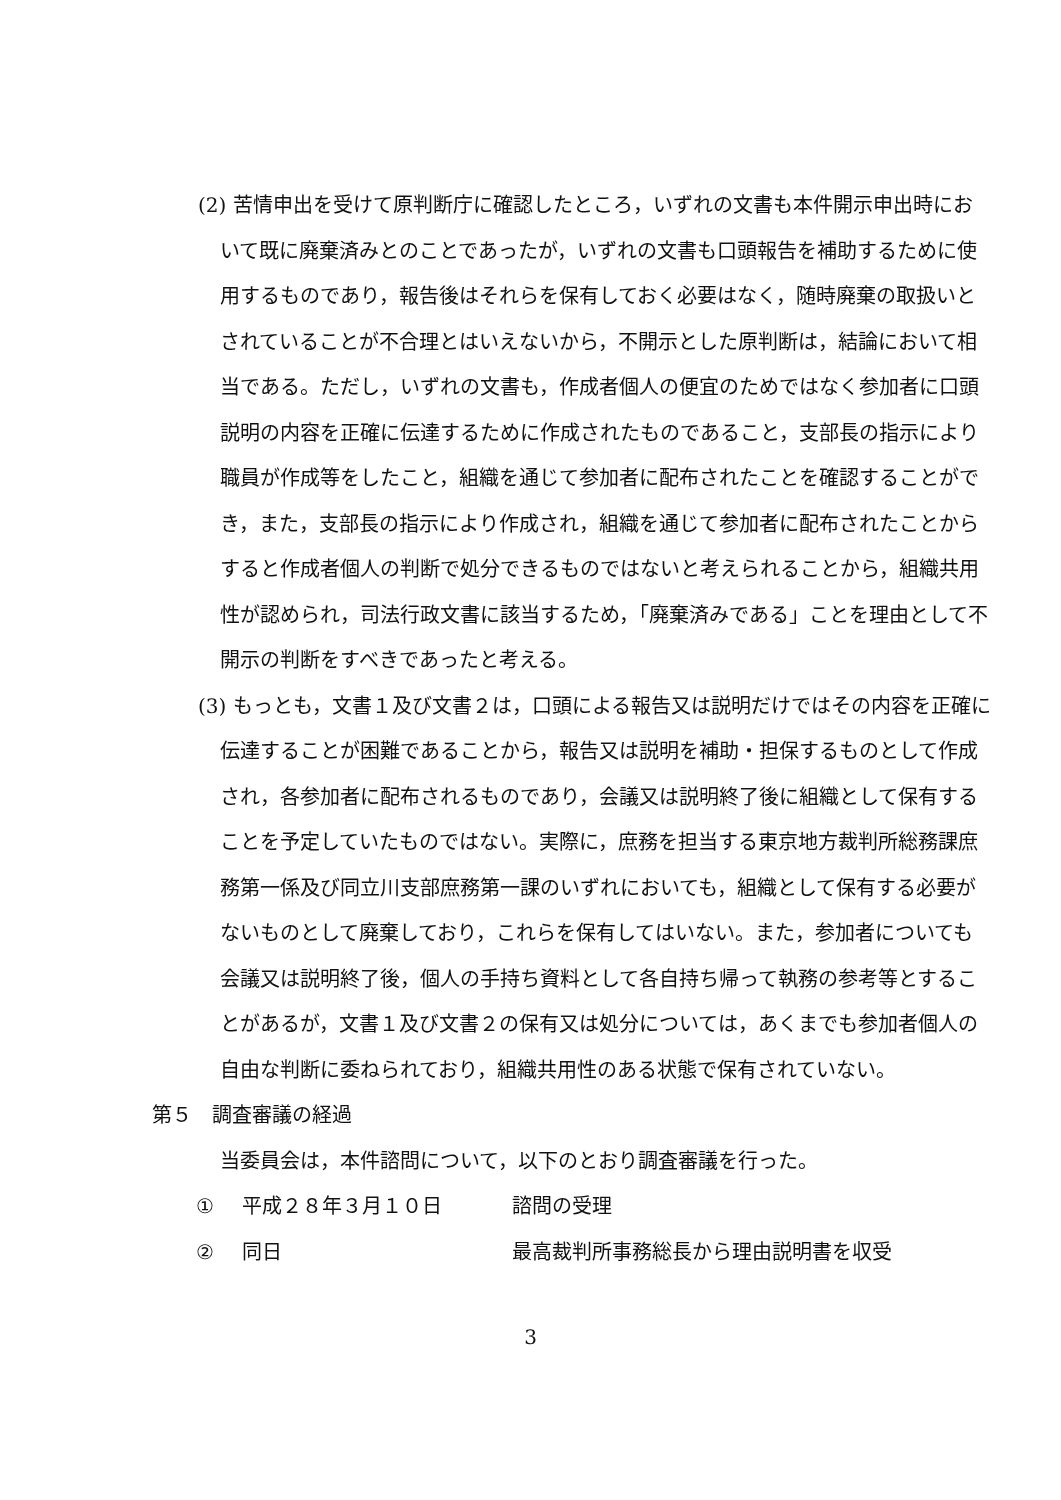(2) 苦情申出を受けて原判断庁に確認したところ，いずれの文書も本件開示申出時において既に廃棄済みとのことであったが，いずれの文書も口頭報告を補助するために使用するものであり，報告後はそれらを保有しておく必要はなく，随時廃棄の取扱いとされていることが不合理とはいえないから，不開示とした原判断は，結論において相当である。ただし，いずれの文書も，作成者個人の便宜のためではなく参加者に口頭説明の内容を正確に伝達するために作成されたものであること，支部長の指示により職員が作成等をしたこと，組織を通じて参加者に配布されたことを確認することができ，また，支部長の指示により作成され，組織を通じて参加者に配布されたことからすると作成者個人の判断で処分できるものではないと考えられることから，組織共用性が認められ，司法行政文書に該当するため，「廃棄済みである」ことを理由として不開示の判断をすべきであったと考える。
(3) もっとも，文書１及び文書２は，口頭による報告又は説明だけではその内容を正確に伝達することが困難であることから，報告又は説明を補助・担保するものとして作成され，各参加者に配布されるものであり，会議又は説明終了後に組織として保有することを予定していたものではない。実際に，庶務を担当する東京地方裁判所総務課庶務第一係及び同立川支部庶務第一課のいずれにおいても，組織として保有する必要がないものとして廃棄しており，これらを保有してはいない。また，参加者についても会議又は説明終了後，個人の手持ち資料として各自持ち帰って執務の参考等とすることがあるが，文書１及び文書２の保有又は処分については，あくまでも参加者個人の自由な判断に委ねられており，組織共用性のある状態で保有されていない。
第５　調査審議の経過
当委員会は，本件諮問について，以下のとおり調査審議を行った。
① 平成２８年３月１０日 諮問の受理
② 同日 最高裁判所事務総長から理由説明書を収受
3